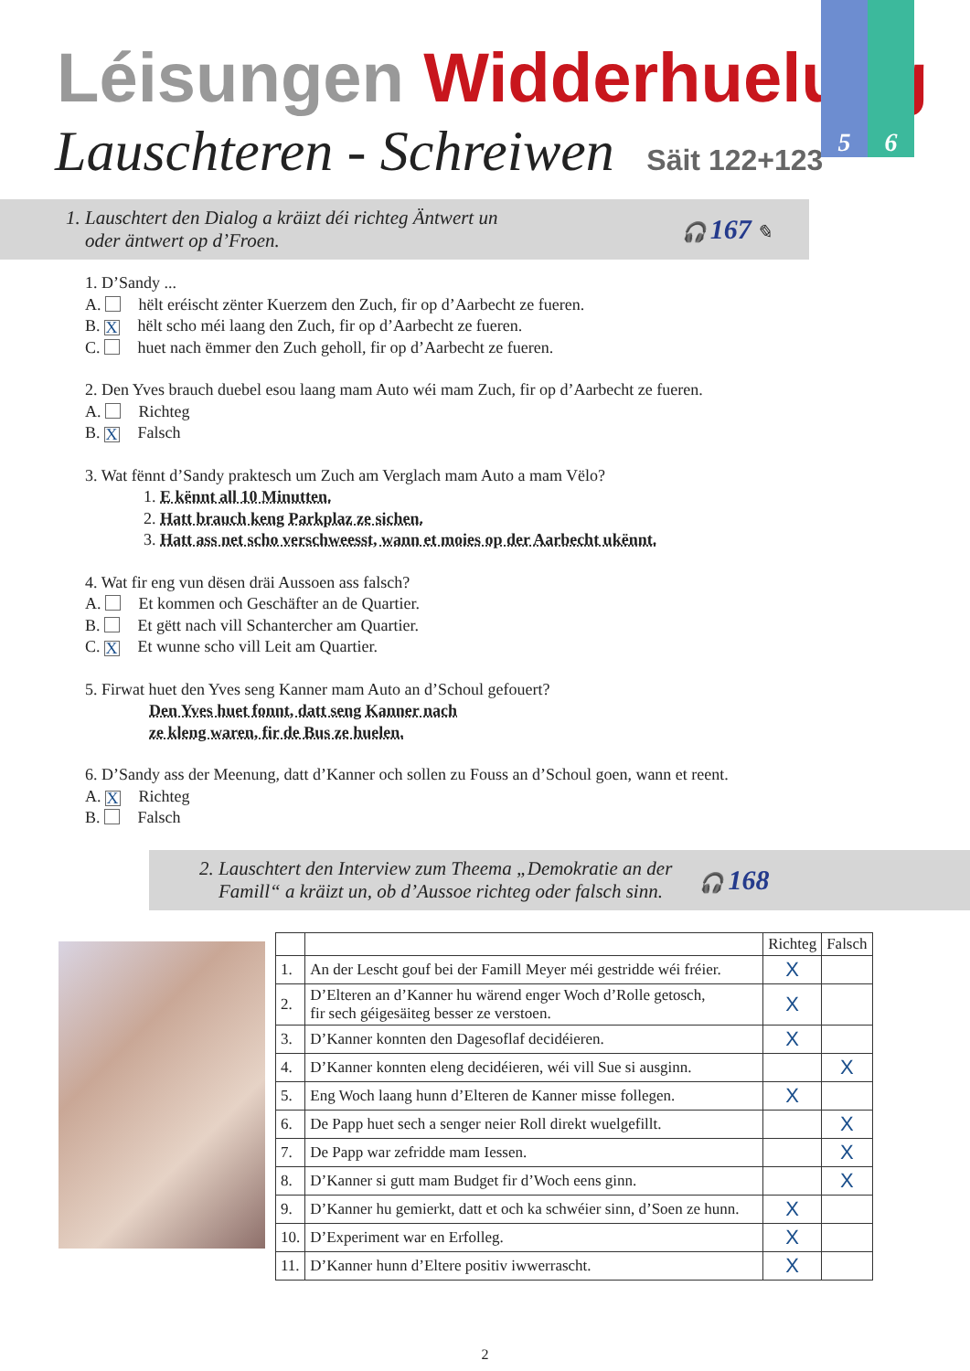5 6
Léisungen Widderhuelung
Lauschteren - Schreiwen Säit 122+123
1. Lauschtert den Dialog a kräizt déi richteg Äntwert un
oder äntwert op d’Froen.
🎧 167 ✎
1. D’Sandy ...
A. hëlt eréischt zënter Kuerzem den Zuch, fir op d’Aarbecht ze fueren.
B. Xhëlt scho méi laang den Zuch, fir op d’Aarbecht ze fueren.
C. huet nach ëmmer den Zuch geholl, fir op d’Aarbecht ze fueren.
2. Den Yves brauch duebel esou laang mam Auto wéi mam Zuch, fir op d’Aarbecht ze fueren.
A. Richteg
B. X Falsch
3. Wat fënnt d’Sandy praktesch um Zuch am Verglach mam Auto a mam Vëlo?
1. E kënnt all 10 Minutten.
2. Hatt brauch keng Parkplaz ze sichen.
3. Hatt ass net scho verschweesst, wann et moies op der Aarbecht ukënnt.
4. Wat fir eng vun dësen dräi Aussoen ass falsch?
A. Et kommen och Geschäfter an de Quartier.
B. Et gëtt nach vill Schantercher am Quartier.
C. X Et wunne scho vill Leit am Quartier.
5. Firwat huet den Yves seng Kanner mam Auto an d’Schoul gefouert?
Den Yves huet fonnt, datt seng Kanner nach
ze kleng waren, fir de Bus ze huelen.
6. D’Sandy ass der Meenung, datt d’Kanner och sollen zu Fouss an d’Schoul goen, wann et reent.
A. X Richteg
B. Falsch
2. Lauschtert den Interview zum Theema „Demokratie an der
Famill“ a kräizt un, ob d’Aussoe richteg oder falsch sinn.
🎧 168
| | | Richteg | Falsch |
| --- | --- | --- | --- |
| 1. | An der Lescht gouf bei der Famill Meyer méi gestridde wéi fréier. | X | |
| 2. | D’Elteren an d’Kanner hu wärend enger Woch d’Rolle getosch, fir sech géigesäiteg besser ze verstoen. | X | |
| 3. | D’Kanner konnten den Dagesoflaf decidéieren. | X | |
| 4. | D’Kanner konnten eleng decidéieren, wéi vill Sue si ausginn. | | X |
| 5. | Eng Woch laang hunn d’Elteren de Kanner misse follegen. | X | |
| 6. | De Papp huet sech a senger neier Roll direkt wuelgefillt. | | X |
| 7. | De Papp war zefridde mam Iessen. | | X |
| 8. | D’Kanner si gutt mam Budget fir d’Woch eens ginn. | | X |
| 9. | D’Kanner hu gemierkt, datt et och ka schwéier sinn, d’Soen ze hunn. | X | |
| 10. | D’Experiment war en Erfolleg. | X | |
| 11. | D’Kanner hunn d’Eltere positiv iwwerrascht. | X | |
2